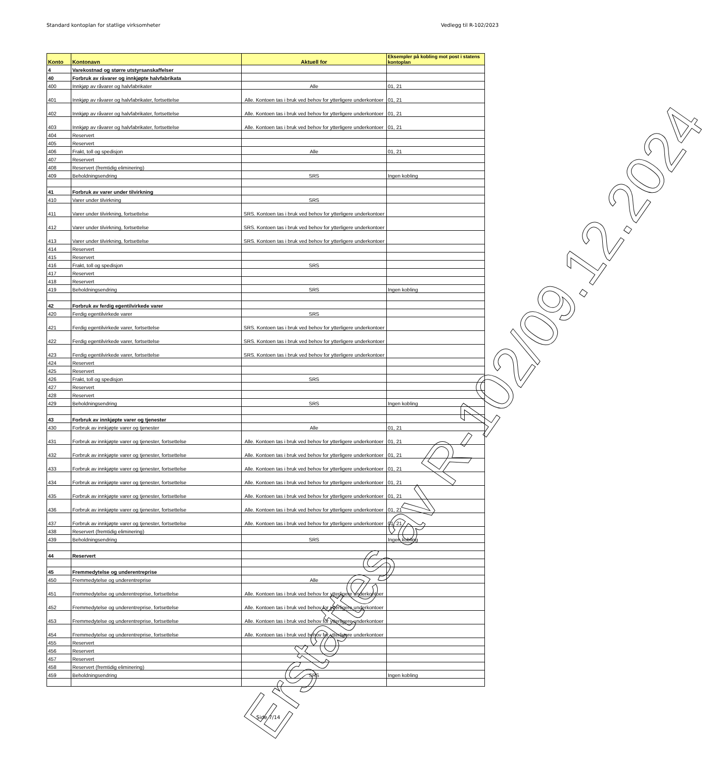Standard kontoplan for statlige virksomheter Vedlegg til R-102/2023
| Konto | Kontonavn | Aktuell for | Eksempler på kobling mot post i statens kontoplan |
| --- | --- | --- | --- |
| 4 | Varekostnad og større utstyrsanskaffelser | | |
| 40 | Forbruk av råvarer og innkjøpte halvfabrikata | | |
| 400 | Innkjøp av råvarer og halvfabrikater | Alle | 01, 21 |
| 401 | Innkjøp av råvarer og halvfabrikater, fortsettelse | Alle. Kontoen tas i bruk ved behov for ytterligere underkontoer | 01, 21 |
| 402 | Innkjøp av råvarer og halvfabrikater, fortsettelse | Alle. Kontoen tas i bruk ved behov for ytterligere underkontoer | 01, 21 |
| 403 | Innkjøp av råvarer og halvfabrikater, fortsettelse | Alle. Kontoen tas i bruk ved behov for ytterligere underkontoer | 01, 21 |
| 404 | Reservert | | |
| 405 | Reservert | | |
| 406 | Frakt, toll og spedisjon | Alle | 01, 21 |
| 407 | Reservert | | |
| 408 | Reservert (fremtidig eliminering) | | |
| 409 | Beholdningsendring | SRS | Ingen kobling |
| 41 | Forbruk av varer under tilvirkning | | |
| 410 | Varer under tilvirkning | SRS | |
| 411 | Varer under tilvirkning, fortsettelse | SRS. Kontoen tas i bruk ved behov for ytterligere underkontoer | |
| 412 | Varer under tilvirkning, fortsettelse | SRS. Kontoen tas i bruk ved behov for ytterligere underkontoer | |
| 413 | Varer under tilvirkning, fortsettelse | SRS. Kontoen tas i bruk ved behov for ytterligere underkontoer | |
| 414 | Reservert | | |
| 415 | Reservert | | |
| 416 | Frakt, toll og spedisjon | SRS | |
| 417 | Reservert | | |
| 418 | Reservert | | |
| 419 | Beholdningsendring | SRS | Ingen kobling |
| 42 | Forbruk av ferdig egentilvirkede varer | | |
| 420 | Ferdig egentilvirkede varer | SRS | |
| 421 | Ferdig egentilvirkede varer, fortsettelse | SRS. Kontoen tas i bruk ved behov for ytterligere underkontoer | |
| 422 | Ferdig egentilvirkede varer, fortsettelse | SRS. Kontoen tas i bruk ved behov for ytterligere underkontoer | |
| 423 | Ferdig egentilvirkede varer, fortsettelse | SRS. Kontoen tas i bruk ved behov for ytterligere underkontoer | |
| 424 | Reservert | | |
| 425 | Reservert | | |
| 426 | Frakt, toll og spedisjon | SRS | |
| 427 | Reservert | | |
| 428 | Reservert | | |
| 429 | Beholdningsendring | SRS | Ingen kobling |
| 43 | Forbruk av innkjøpte varer og tjenester | | |
| 430 | Forbruk av innkjøpte varer og tjenester | Alle | 01, 21 |
| 431 | Forbruk av innkjøpte varer og tjenester, fortsettelse | Alle. Kontoen tas i bruk ved behov for ytterligere underkontoer | 01, 21 |
| 432 | Forbruk av innkjøpte varer og tjenester, fortsettelse | Alle. Kontoen tas i bruk ved behov for ytterligere underkontoer | 01, 21 |
| 433 | Forbruk av innkjøpte varer og tjenester, fortsettelse | Alle. Kontoen tas i bruk ved behov for ytterligere underkontoer | 01, 21 |
| 434 | Forbruk av innkjøpte varer og tjenester, fortsettelse | Alle. Kontoen tas i bruk ved behov for ytterligere underkontoer | 01, 21 |
| 435 | Forbruk av innkjøpte varer og tjenester, fortsettelse | Alle. Kontoen tas i bruk ved behov for ytterligere underkontoer | 01, 21 |
| 436 | Forbruk av innkjøpte varer og tjenester, fortsettelse | Alle. Kontoen tas i bruk ved behov for ytterligere underkontoer | 01, 21 |
| 437 | Forbruk av innkjøpte varer og tjenester, fortsettelse | Alle. Kontoen tas i bruk ved behov for ytterligere underkontoer | 01, 21 |
| 438 | Reservert (fremtidig eliminering) | | |
| 439 | Beholdningsendring | SRS | Ingen kobling |
| 44 | Reservert | | |
| 45 | Fremmedytelse og underentreprise | | |
| 450 | Fremmedytelse og underentreprise | Alle | |
| 451 | Fremmedytelse og underentreprise, fortsettelse | Alle. Kontoen tas i bruk ved behov for ytterligere underkontoer | |
| 452 | Fremmedytelse og underentreprise, fortsettelse | Alle. Kontoen tas i bruk ved behov for ytterligere underkontoer | |
| 453 | Fremmedytelse og underentreprise, fortsettelse | Alle. Kontoen tas i bruk ved behov for ytterligere underkontoer | |
| 454 | Fremmedytelse og underentreprise, fortsettelse | Alle. Kontoen tas i bruk ved behov for ytterligere underkontoer | |
| 455 | Reservert | | |
| 456 | Reservert | | |
| 457 | Reservert | | |
| 458 | Reservert (fremtidig eliminering) | | |
| 459 | Beholdningsendring | SRS | Ingen kobling |
Erstattes av R-102/09.12.2024
Side 7/14